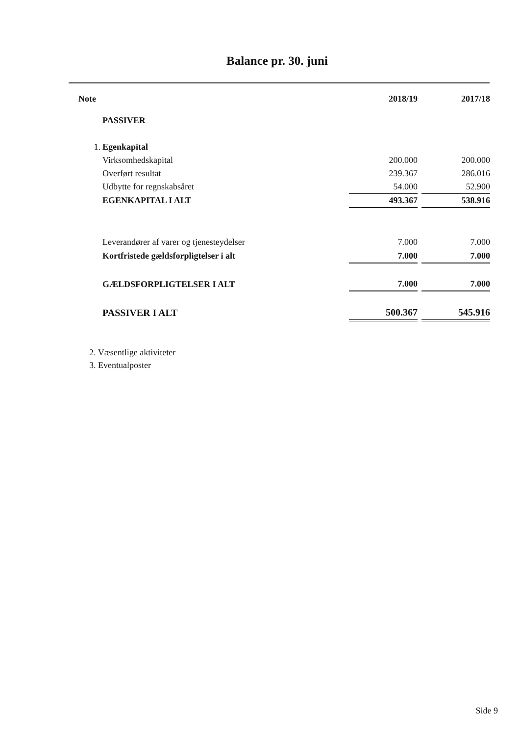Balance pr. 30. juni
| Note | | 2018/19 | | 2017/18 |
| --- | --- | --- | --- | --- |
| | PASSIVER | | | |
| 1. | Egenkapital | | | |
| | Virksomhedskapital | 200.000 | | 200.000 |
| | Overført resultat | 239.367 | | 286.016 |
| | Udbytte for regnskabsåret | 54.000 | | 52.900 |
| | EGENKAPITAL I ALT | 493.367 | | 538.916 |
| | Leverandører af varer og tjenesteydelser | 7.000 | | 7.000 |
| | Kortfristede gældsforpligtelser i alt | 7.000 | | 7.000 |
| | GÆLDSFORPLIGTELSER I ALT | 7.000 | | 7.000 |
| | PASSIVER I ALT | 500.367 | | 545.916 |
2. Væsentlige aktiviteter
3. Eventualposter
Side 9